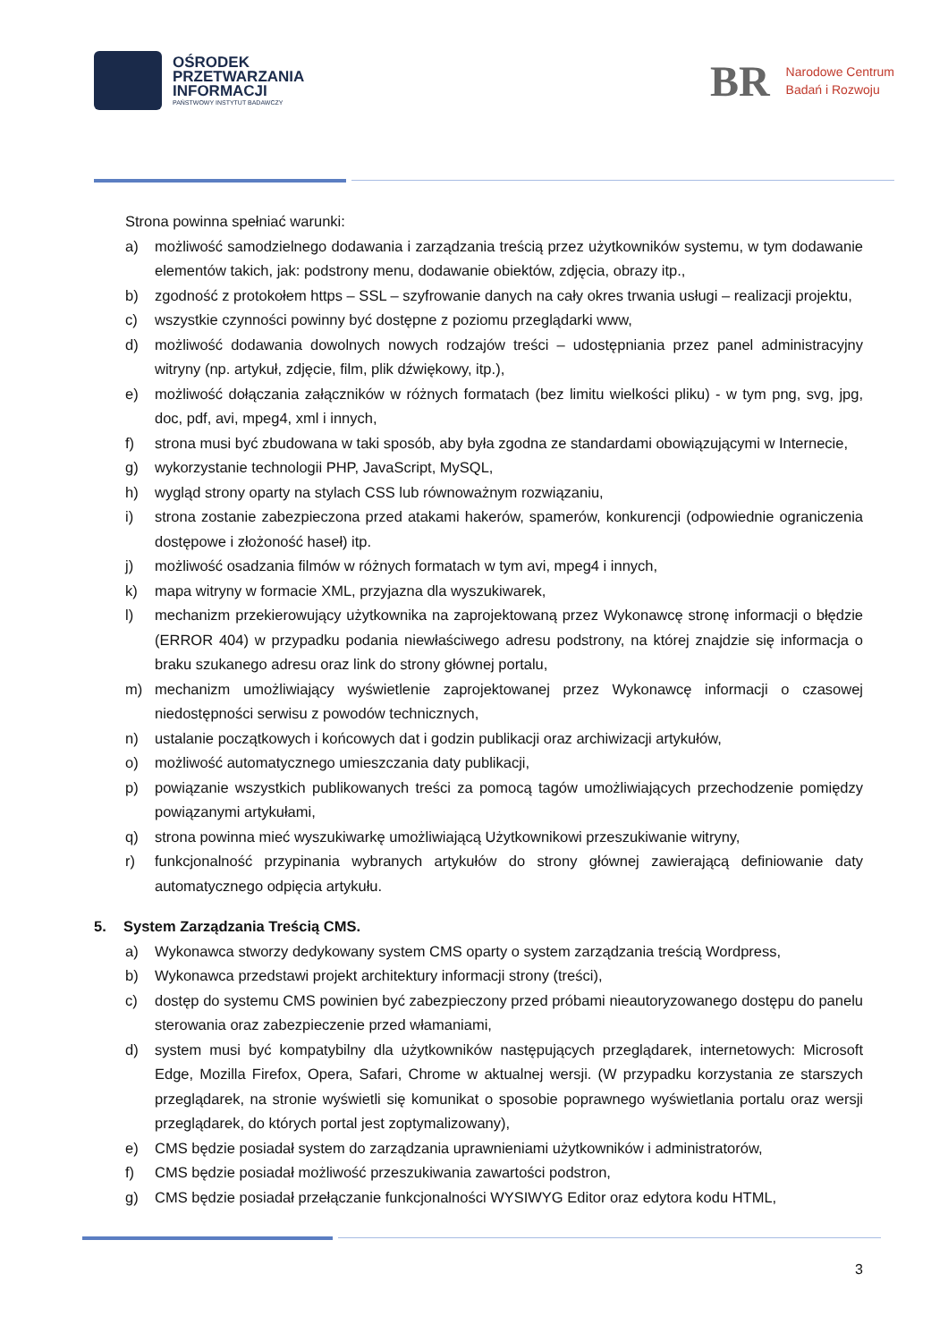OŚRODEK
PRZETWARZANIA
INFORMACJI
PAŃSTWOWY INSTYTUT BADAWCZY
BR
Narodowe Centrum
Badań i Rozwoju
Strona powinna spełniać warunki:
a) możliwość samodzielnego dodawania i zarządzania treścią przez użytkowników systemu, w tym dodawanie elementów takich, jak: podstrony menu, dodawanie obiektów, zdjęcia, obrazy itp.,
b) zgodność z protokołem https – SSL – szyfrowanie danych na cały okres trwania usługi – realizacji projektu,
c) wszystkie czynności powinny być dostępne z poziomu przeglądarki www,
d) możliwość dodawania dowolnych nowych rodzajów treści – udostępniania przez panel administracyjny witryny (np. artykuł, zdjęcie, film, plik dźwiękowy, itp.),
e) możliwość dołączania załączników w różnych formatach (bez limitu wielkości pliku) - w tym png, svg, jpg, doc, pdf, avi, mpeg4, xml i innych,
f) strona musi być zbudowana w taki sposób, aby była zgodna ze standardami obowiązującymi w Internecie,
g) wykorzystanie technologii PHP, JavaScript, MySQL,
h) wygląd strony oparty na stylach CSS lub równoważnym rozwiązaniu,
i) strona zostanie zabezpieczona przed atakami hakerów, spamerów, konkurencji (odpowiednie ograniczenia dostępowe i złożoność haseł) itp.
j) możliwość osadzania filmów w różnych formatach w tym avi, mpeg4 i innych,
k) mapa witryny w formacie XML, przyjazna dla wyszukiwarek,
l) mechanizm przekierowujący użytkownika na zaprojektowaną przez Wykonawcę stronę informacji o błędzie (ERROR 404) w przypadku podania niewłaściwego adresu podstrony, na której znajdzie się informacja o braku szukanego adresu oraz link do strony głównej portalu,
m) mechanizm umożliwiający wyświetlenie zaprojektowanej przez Wykonawcę informacji o czasowej niedostępności serwisu z powodów technicznych,
n) ustalanie początkowych i końcowych dat i godzin publikacji oraz archiwizacji artykułów,
o) możliwość automatycznego umieszczania daty publikacji,
p) powiązanie wszystkich publikowanych treści za pomocą tagów umożliwiających przechodzenie pomiędzy powiązanymi artykułami,
q) strona powinna mieć wyszukiwarkę umożliwiającą Użytkownikowi przeszukiwanie witryny,
r) funkcjonalność przypinania wybranych artykułów do strony głównej zawierającą definiowanie daty automatycznego odpięcia artykułu.
5. System Zarządzania Treścią CMS.
a) Wykonawca stworzy dedykowany system CMS oparty o system zarządzania treścią Wordpress,
b) Wykonawca przedstawi projekt architektury informacji strony (treści),
c) dostęp do systemu CMS powinien być zabezpieczony przed próbami nieautoryzowanego dostępu do panelu sterowania oraz zabezpieczenie przed włamaniami,
d) system musi być kompatybilny dla użytkowników następujących przeglądarek, internetowych: Microsoft Edge, Mozilla Firefox, Opera, Safari, Chrome w aktualnej wersji. (W przypadku korzystania ze starszych przeglądarek, na stronie wyświetli się komunikat o sposobie poprawnego wyświetlania portalu oraz wersji przeglądarek, do których portal jest zoptymalizowany),
e) CMS będzie posiadał system do zarządzania uprawnieniami użytkowników i administratorów,
f) CMS będzie posiadał możliwość przeszukiwania zawartości podstron,
g) CMS będzie posiadał przełączanie funkcjonalności WYSIWYG Editor oraz edytora kodu HTML,
3